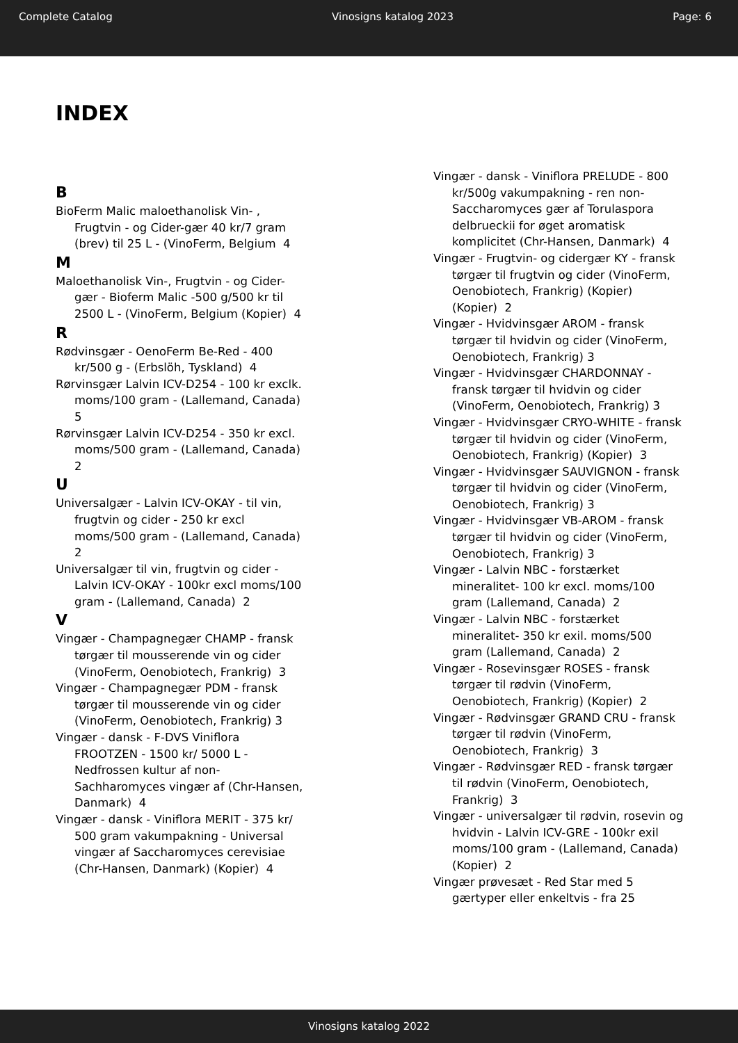Complete Catalog Vinosigns katalog 2023 Page: 6
INDEX
B
BioFerm Malic maloethanolisk Vin- , Frugtvin - og Cider-gær 40 kr/7 gram (brev) til 25 L - (VinoFerm, Belgium 4
M
Maloethanolisk Vin-, Frugtvin - og Cider-gær - Bioferm Malic -500 g/500 kr til 2500 L - (VinoFerm, Belgium (Kopier) 4
R
Rødvinsgær - OenoFerm Be-Red - 400 kr/500 g - (Erbslöh, Tyskland) 4
Rørvinsgær Lalvin ICV-D254 - 100 kr exclk. moms/100 gram - (Lallemand, Canada) 5
Rørvinsgær Lalvin ICV-D254 - 350 kr excl. moms/500 gram - (Lallemand, Canada) 2
U
Universalgær - Lalvin ICV-OKAY - til vin, frugtvin og cider - 250 kr excl moms/500 gram - (Lallemand, Canada) 2
Universalgær til vin, frugtvin og cider - Lalvin ICV-OKAY - 100kr excl moms/100 gram - (Lallemand, Canada) 2
V
Vingær - Champagnegær CHAMP - fransk tørgær til mousserende vin og cider (VinoFerm, Oenobiotech, Frankrig) 3
Vingær - Champagnegær PDM - fransk tørgær til mousserende vin og cider (VinoFerm, Oenobiotech, Frankrig) 3
Vingær - dansk - F-DVS Viniflora FROOTZEN - 1500 kr/ 5000 L - Nedfrossen kultur af non-Sachharomyces vingær af (Chr-Hansen, Danmark) 4
Vingær - dansk - Viniflora MERIT - 375 kr/ 500 gram vakumpakning - Universal vingær af Saccharomyces cerevisiae (Chr-Hansen, Danmark) (Kopier) 4
Vingær - dansk - Viniflora PRELUDE - 800 kr/500g vakumpakning - ren non-Saccharomyces gær af Torulaspora delbrueckii for øget aromatisk komplicitet (Chr-Hansen, Danmark) 4
Vingær - Frugtvin- og cidergær KY - fransk tørgær til frugtvin og cider (VinoFerm, Oenobiotech, Frankrig) (Kopier) (Kopier) 2
Vingær - Hvidvinsgær AROM - fransk tørgær til hvidvin og cider (VinoFerm, Oenobiotech, Frankrig) 3
Vingær - Hvidvinsgær CHARDONNAY - fransk tørgær til hvidvin og cider (VinoFerm, Oenobiotech, Frankrig) 3
Vingær - Hvidvinsgær CRYO-WHITE - fransk tørgær til hvidvin og cider (VinoFerm, Oenobiotech, Frankrig) (Kopier) 3
Vingær - Hvidvinsgær SAUVIGNON - fransk tørgær til hvidvin og cider (VinoFerm, Oenobiotech, Frankrig) 3
Vingær - Hvidvinsgær VB-AROM - fransk tørgær til hvidvin og cider (VinoFerm, Oenobiotech, Frankrig) 3
Vingær - Lalvin NBC - forstærket mineralitet- 100 kr excl. moms/100 gram (Lallemand, Canada) 2
Vingær - Lalvin NBC - forstærket mineralitet- 350 kr exil. moms/500 gram (Lallemand, Canada) 2
Vingær - Rosevinsgær ROSES - fransk tørgær til rødvin (VinoFerm, Oenobiotech, Frankrig) (Kopier) 2
Vingær - Rødvinsgær GRAND CRU - fransk tørgær til rødvin (VinoFerm, Oenobiotech, Frankrig) 3
Vingær - Rødvinsgær RED - fransk tørgær til rødvin (VinoFerm, Oenobiotech, Frankrig) 3
Vingær - universalgær til rødvin, rosevin og hvidvin - Lalvin ICV-GRE - 100kr exil moms/100 gram - (Lallemand, Canada) (Kopier) 2
Vingær prøvesæt - Red Star med 5 gærtyper eller enkeltvis - fra 25
Vinosigns katalog 2022